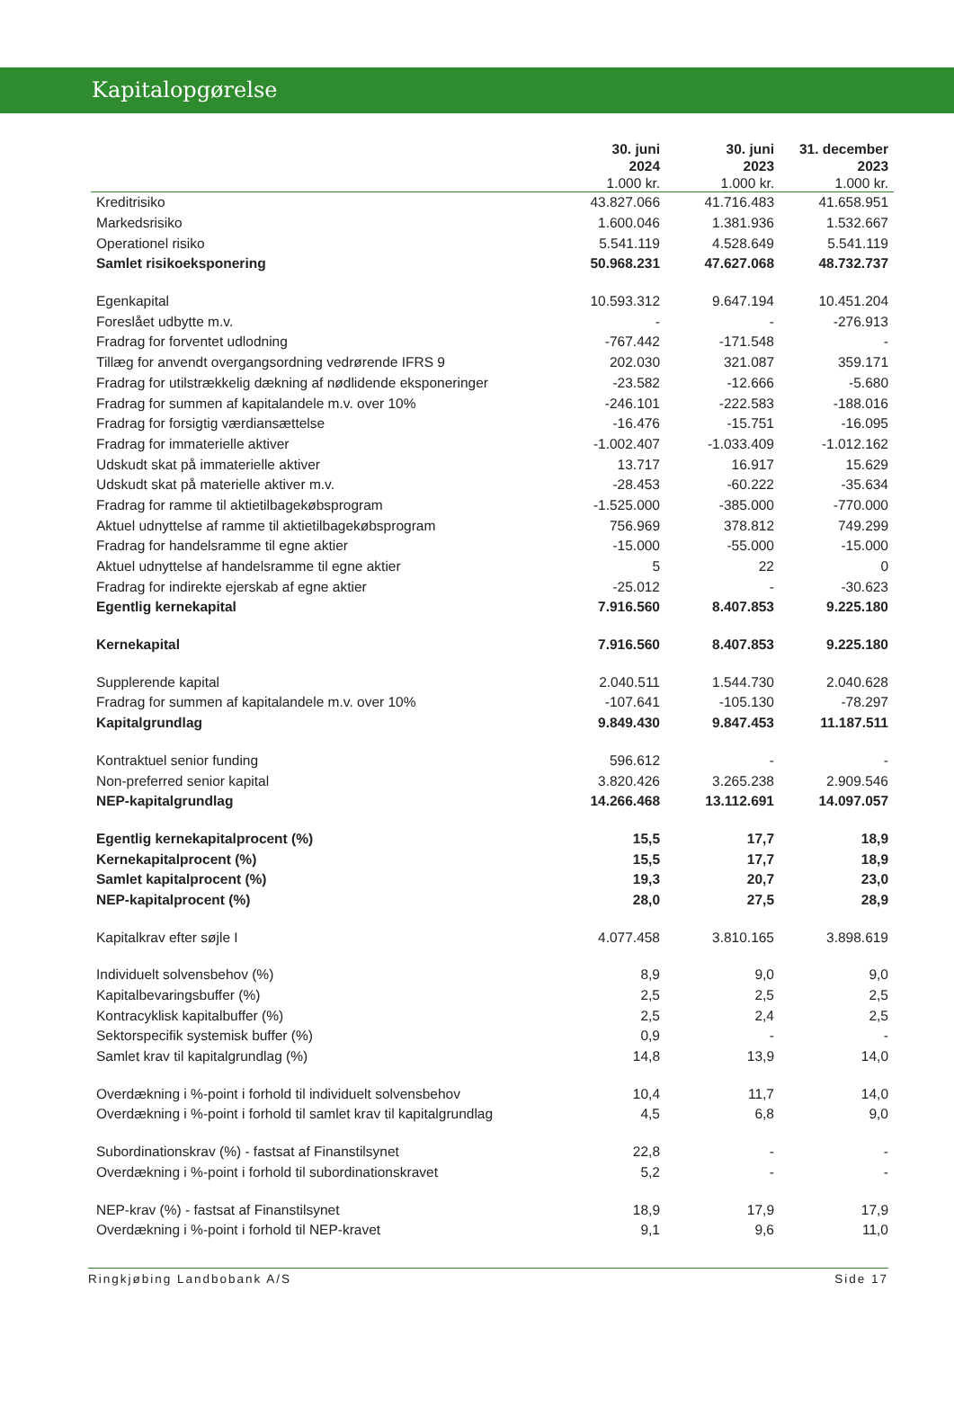Kapitalopgørelse
| | 30. juni 2024 1.000 kr. | 30. juni 2023 1.000 kr. | 31. december 2023 1.000 kr. |
| --- | --- | --- | --- |
| Kreditrisiko | 43.827.066 | 41.716.483 | 41.658.951 |
| Markedsrisiko | 1.600.046 | 1.381.936 | 1.532.667 |
| Operationel risiko | 5.541.119 | 4.528.649 | 5.541.119 |
| Samlet risikoeksponering | 50.968.231 | 47.627.068 | 48.732.737 |
| Egenkapital | 10.593.312 | 9.647.194 | 10.451.204 |
| Foreslået udbytte m.v. | - | - | -276.913 |
| Fradrag for forventet udlodning | -767.442 | -171.548 | - |
| Tillæg for anvendt overgangsordning vedrørende IFRS 9 | 202.030 | 321.087 | 359.171 |
| Fradrag for utilstrækkelig dækning af nødlidende eksponeringer | -23.582 | -12.666 | -5.680 |
| Fradrag for summen af kapitalandele m.v. over 10% | -246.101 | -222.583 | -188.016 |
| Fradrag for forsigtig værdiansættelse | -16.476 | -15.751 | -16.095 |
| Fradrag for immaterielle aktiver | -1.002.407 | -1.033.409 | -1.012.162 |
| Udskudt skat på immaterielle aktiver | 13.717 | 16.917 | 15.629 |
| Udskudt skat på materielle aktiver m.v. | -28.453 | -60.222 | -35.634 |
| Fradrag for ramme til aktietilbagekøbsprogram | -1.525.000 | -385.000 | -770.000 |
| Aktuel udnyttelse af ramme til aktietilbagekøbsprogram | 756.969 | 378.812 | 749.299 |
| Fradrag for handelsramme til egne aktier | -15.000 | -55.000 | -15.000 |
| Aktuel udnyttelse af handelsramme til egne aktier | 5 | 22 | 0 |
| Fradrag for indirekte ejerskab af egne aktier | -25.012 | - | -30.623 |
| Egentlig kernekapital | 7.916.560 | 8.407.853 | 9.225.180 |
| Kernekapital | 7.916.560 | 8.407.853 | 9.225.180 |
| Supplerende kapital | 2.040.511 | 1.544.730 | 2.040.628 |
| Fradrag for summen af kapitalandele m.v. over 10% | -107.641 | -105.130 | -78.297 |
| Kapitalgrundlag | 9.849.430 | 9.847.453 | 11.187.511 |
| Kontraktuel senior funding | 596.612 | - | - |
| Non-preferred senior kapital | 3.820.426 | 3.265.238 | 2.909.546 |
| NEP-kapitalgrundlag | 14.266.468 | 13.112.691 | 14.097.057 |
| Egentlig kernekapitalprocent (%) | 15,5 | 17,7 | 18,9 |
| Kernekapitalprocent (%) | 15,5 | 17,7 | 18,9 |
| Samlet kapitalprocent (%) | 19,3 | 20,7 | 23,0 |
| NEP-kapitalprocent (%) | 28,0 | 27,5 | 28,9 |
| Kapitalkrav efter søjle I | 4.077.458 | 3.810.165 | 3.898.619 |
| Individuelt solvensbehov (%) | 8,9 | 9,0 | 9,0 |
| Kapitalbevaringsbuffer (%) | 2,5 | 2,5 | 2,5 |
| Kontracyklisk kapitalbuffer (%) | 2,5 | 2,4 | 2,5 |
| Sektorspecifik systemisk buffer (%) | 0,9 | - | - |
| Samlet krav til kapitalgrundlag (%) | 14,8 | 13,9 | 14,0 |
| Overdækning i %-point i forhold til individuelt solvensbehov | 10,4 | 11,7 | 14,0 |
| Overdækning i %-point i forhold til samlet krav til kapitalgrundlag | 4,5 | 6,8 | 9,0 |
| Subordinationskrav (%) - fastsat af Finanstilsynet | 22,8 | - | - |
| Overdækning i %-point i forhold til subordinationskravet | 5,2 | - | - |
| NEP-krav (%) - fastsat af Finanstilsynet | 18,9 | 17,9 | 17,9 |
| Overdækning i %-point i forhold til NEP-kravet | 9,1 | 9,6 | 11,0 |
Ringkjøbing Landbobank A/S Side 17